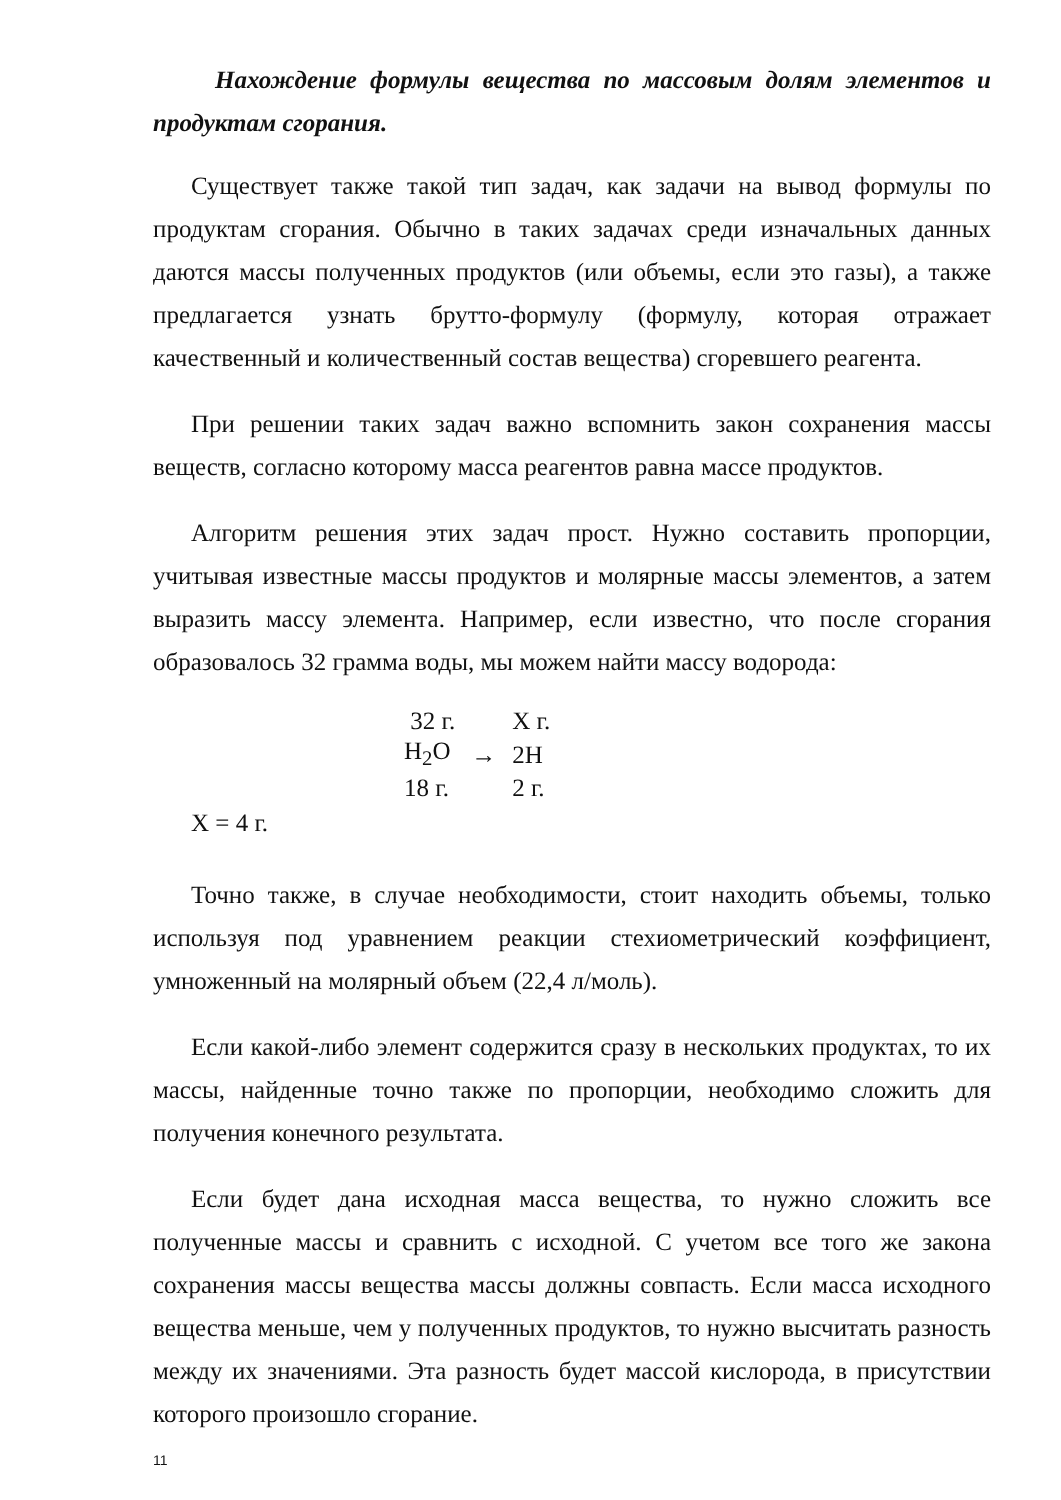Нахождение формулы вещества по массовым долям элементов и продуктам сгорания.
Существует также такой тип задач, как задачи на вывод формулы по продуктам сгорания. Обычно в таких задачах среди изначальных данных даются массы полученных продуктов (или объемы, если это газы), а также предлагается узнать брутто-формулу (формулу, которая отражает качественный и количественный состав вещества) сгоревшего реагента.
При решении таких задач важно вспомнить закон сохранения массы веществ, согласно которому масса реагентов равна массе продуктов.
Алгоритм решения этих задач прост. Нужно составить пропорции, учитывая известные массы продуктов и молярные массы элементов, а затем выразить массу элемента. Например, если известно, что после сгорания образовалось 32 грамма воды, мы можем найти массу водорода:
| 32 г. | | Х г. |
| H<sub>2</sub>O | → | 2H |
| 18 г. | | 2 г. |
Х = 4 г.
Точно также, в случае необходимости, стоит находить объемы, только используя под уравнением реакции стехиометрический коэффициент, умноженный на молярный объем (22,4 л/моль).
Если какой-либо элемент содержится сразу в нескольких продуктах, то их массы, найденные точно также по пропорции, необходимо сложить для получения конечного результата.
Если будет дана исходная масса вещества, то нужно сложить все полученные массы и сравнить с исходной. С учетом все того же закона сохранения массы вещества массы должны совпасть. Если масса исходного вещества меньше, чем у полученных продуктов, то нужно высчитать разность между их значениями. Эта разность будет массой кислорода, в присутствии которого произошло сгорание.
11